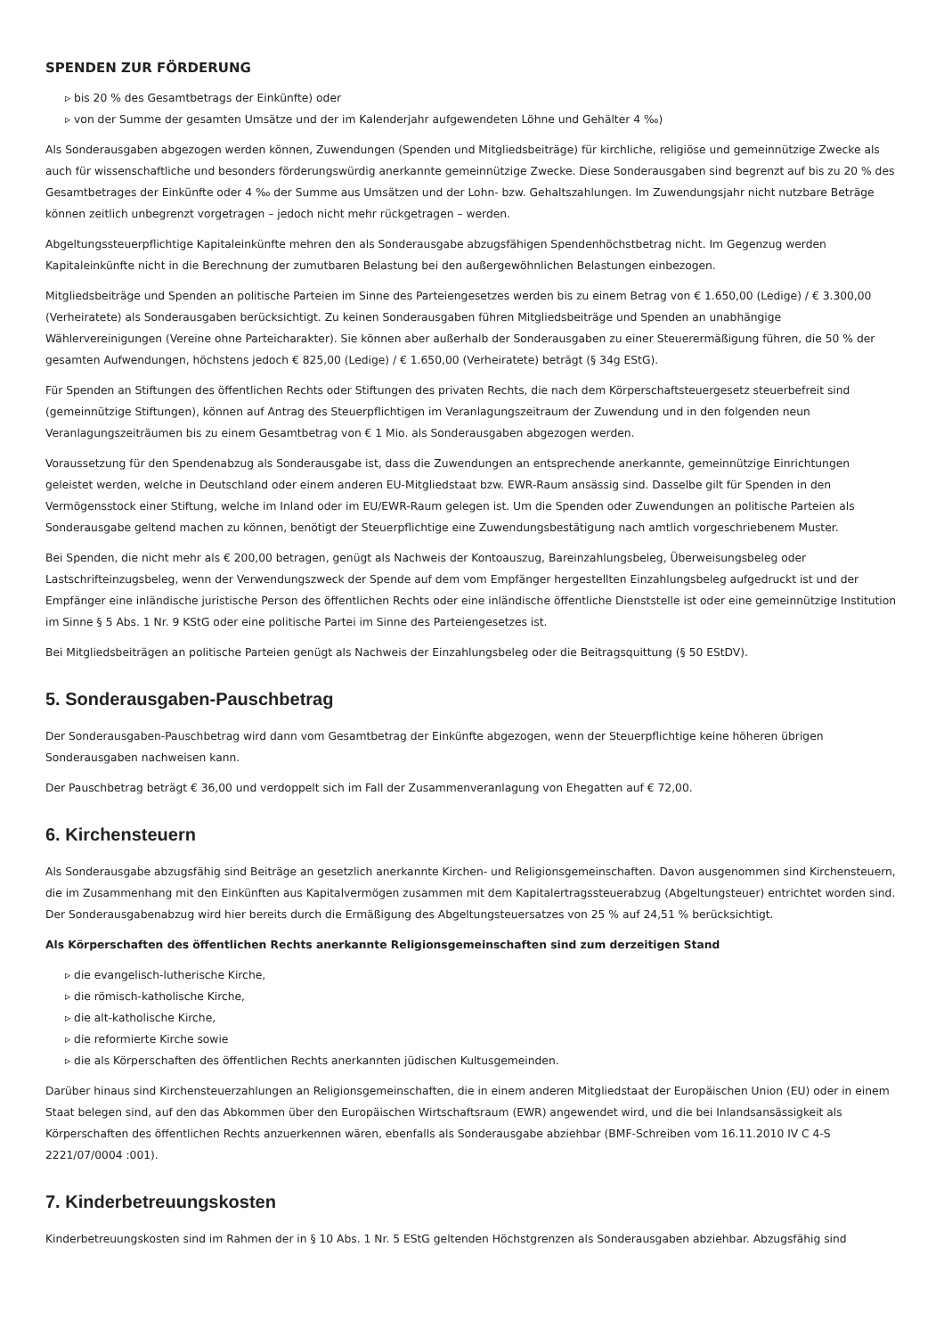SPENDEN ZUR FÖRDERUNG
▹ bis 20 % des Gesamtbetrags der Einkünfte) oder
▹ von der Summe der gesamten Umsätze und der im Kalenderjahr aufgewendeten Löhne und Gehälter 4 ‰)
Als Sonderausgaben abgezogen werden können, Zuwendungen (Spenden und Mitgliedsbeiträge) für kirchliche, religiöse und gemeinnützige Zwecke als auch für wissenschaftliche und besonders förderungswürdig anerkannte gemeinnützige Zwecke. Diese Sonderausgaben sind begrenzt auf bis zu 20 % des Gesamtbetrages der Einkünfte oder 4 ‰ der Summe aus Umsätzen und der Lohn- bzw. Gehaltszahlungen. Im Zuwendungsjahr nicht nutzbare Beträge können zeitlich unbegrenzt vorgetragen – jedoch nicht mehr rückgetragen – werden.
Abgeltungssteuerpflichtige Kapitaleinkünfte mehren den als Sonderausgabe abzugsfähigen Spendenhöchstbetrag nicht. Im Gegenzug werden Kapitaleinkünfte nicht in die Berechnung der zumutbaren Belastung bei den außergewöhnlichen Belastungen einbezogen.
Mitgliedsbeiträge und Spenden an politische Parteien im Sinne des Parteiengesetzes werden bis zu einem Betrag von € 1.650,00 (Ledige) / € 3.300,00 (Verheiratete) als Sonderausgaben berücksichtigt. Zu keinen Sonderausgaben führen Mitgliedsbeiträge und Spenden an unabhängige Wählervereinigungen (Vereine ohne Parteicharakter). Sie können aber außerhalb der Sonderausgaben zu einer Steuerermäßigung führen, die 50 % der gesamten Aufwendungen, höchstens jedoch € 825,00 (Ledige) / € 1.650,00 (Verheiratete) beträgt (§ 34g EStG).
Für Spenden an Stiftungen des öffentlichen Rechts oder Stiftungen des privaten Rechts, die nach dem Körperschaftsteuergesetz steuerbefreit sind (gemeinnützige Stiftungen), können auf Antrag des Steuerpflichtigen im Veranlagungszeitraum der Zuwendung und in den folgenden neun Veranlagungszeiträumen bis zu einem Gesamtbetrag von € 1 Mio. als Sonderausgaben abgezogen werden.
Voraussetzung für den Spendenabzug als Sonderausgabe ist, dass die Zuwendungen an entsprechende anerkannte, gemeinnützige Einrichtungen geleistet werden, welche in Deutschland oder einem anderen EU-Mitgliedstaat bzw. EWR-Raum ansässig sind. Dasselbe gilt für Spenden in den Vermögensstock einer Stiftung, welche im Inland oder im EU/EWR-Raum gelegen ist. Um die Spenden oder Zuwendungen an politische Parteien als Sonderausgabe geltend machen zu können, benötigt der Steuerpflichtige eine Zuwendungsbestätigung nach amtlich vorgeschriebenem Muster.
Bei Spenden, die nicht mehr als € 200,00 betragen, genügt als Nachweis der Kontoauszug, Bareinzahlungsbeleg, Überweisungsbeleg oder Lastschrifteinzugsbeleg, wenn der Verwendungszweck der Spende auf dem vom Empfänger hergestellten Einzahlungsbeleg aufgedruckt ist und der Empfänger eine inländische juristische Person des öffentlichen Rechts oder eine inländische öffentliche Dienststelle ist oder eine gemeinnützige Institution im Sinne § 5 Abs. 1 Nr. 9 KStG oder eine politische Partei im Sinne des Parteiengesetzes ist.
Bei Mitgliedsbeiträgen an politische Parteien genügt als Nachweis der Einzahlungsbeleg oder die Beitragsquittung (§ 50 EStDV).
5. Sonderausgaben-Pauschbetrag
Der Sonderausgaben-Pauschbetrag wird dann vom Gesamtbetrag der Einkünfte abgezogen, wenn der Steuerpflichtige keine höheren übrigen Sonderausgaben nachweisen kann.
Der Pauschbetrag beträgt € 36,00 und verdoppelt sich im Fall der Zusammenveranlagung von Ehegatten auf € 72,00.
6. Kirchensteuern
Als Sonderausgabe abzugsfähig sind Beiträge an gesetzlich anerkannte Kirchen- und Religionsgemeinschaften. Davon ausgenommen sind Kirchensteuern, die im Zusammenhang mit den Einkünften aus Kapitalvermögen zusammen mit dem Kapitalertragssteuerabzug (Abgeltungsteuer) entrichtet worden sind. Der Sonderausgabenabzug wird hier bereits durch die Ermäßigung des Abgeltungsteuersatzes von 25 % auf 24,51 % berücksichtigt.
Als Körperschaften des öffentlichen Rechts anerkannte Religionsgemeinschaften sind zum derzeitigen Stand
▹ die evangelisch-lutherische Kirche,
▹ die römisch-katholische Kirche,
▹ die alt-katholische Kirche,
▹ die reformierte Kirche sowie
▹ die als Körperschaften des öffentlichen Rechts anerkannten jüdischen Kultusgemeinden.
Darüber hinaus sind Kirchensteuerzahlungen an Religionsgemeinschaften, die in einem anderen Mitgliedstaat der Europäischen Union (EU) oder in einem Staat belegen sind, auf den das Abkommen über den Europäischen Wirtschaftsraum (EWR) angewendet wird, und die bei Inlandsansässigkeit als Körperschaften des öffentlichen Rechts anzuerkennen wären, ebenfalls als Sonderausgabe abziehbar (BMF-Schreiben vom 16.11.2010 IV C 4-S 2221/07/0004 :001).
7. Kinderbetreuungskosten
Kinderbetreuungskosten sind im Rahmen der in § 10 Abs. 1 Nr. 5 EStG geltenden Höchstgrenzen als Sonderausgaben abziehbar. Abzugsfähig sind